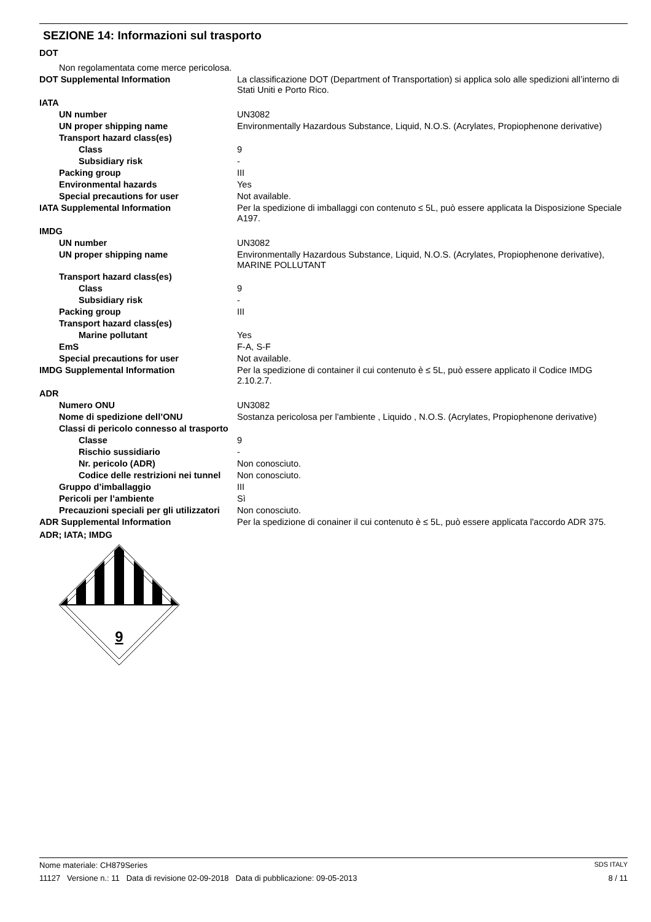SEZIONE 14: Informazioni sul trasporto
| DOT | |
| Non regolamentata come merce pericolosa. | |
| DOT Supplemental Information | La classificazione DOT (Department of Transportation) si applica solo alle spedizioni all’interno di Stati Uniti e Porto Rico. |
| IATA | |
| UN number | UN3082 |
| UN proper shipping name | Environmentally Hazardous Substance, Liquid, N.O.S. (Acrylates, Propiophenone derivative) |
| Transport hazard class(es) | |
| Class | 9 |
| Subsidiary risk | - |
| Packing group | III |
| Environmental hazards | Yes |
| Special precautions for user | Not available. |
| IATA Supplemental Information | Per la spedizione di imballaggi con contenuto ≤ 5L, può essere applicata la Disposizione Speciale A197. |
| IMDG | |
| UN number | UN3082 |
| UN proper shipping name | Environmentally Hazardous Substance, Liquid, N.O.S. (Acrylates, Propiophenone derivative), MARINE POLLUTANT |
| Transport hazard class(es) | |
| Class | 9 |
| Subsidiary risk | - |
| Packing group | III |
| Transport hazard class(es) | |
| Marine pollutant | Yes |
| EmS | F-A, S-F |
| Special precautions for user | Not available. |
| IMDG Supplemental Information | Per la spedizione di container il cui contenuto è ≤ 5L, può essere applicato il Codice IMDG 2.10.2.7. |
| ADR | |
| Numero ONU | UN3082 |
| Nome di spedizione dell’ONU | Sostanza pericolosa per l'ambiente , Liquido , N.O.S. (Acrylates, Propiophenone derivative) |
| Classi di pericolo connesso al trasporto | |
| Classe | 9 |
| Rischio sussidiario | - |
| Nr. pericolo (ADR) | Non conosciuto. |
| Codice delle restrizioni nei tunnel | Non conosciuto. |
| Gruppo d’imballaggio | III |
| Pericoli per l’ambiente | Sì |
| Precauzioni speciali per gli utilizzatori | Non conosciuto. |
| ADR Supplemental Information | Per la spedizione di conainer il cui contenuto è ≤ 5L, può essere applicata l'accordo ADR 375. |
| ADR; IATA; IMDG | |
9
Nome materiale: CH879Series SDS ITALY
11127 Versione n.: 11 Data di revisione 02-09-2018 Data di pubblicazione: 09-05-2013 8 / 11